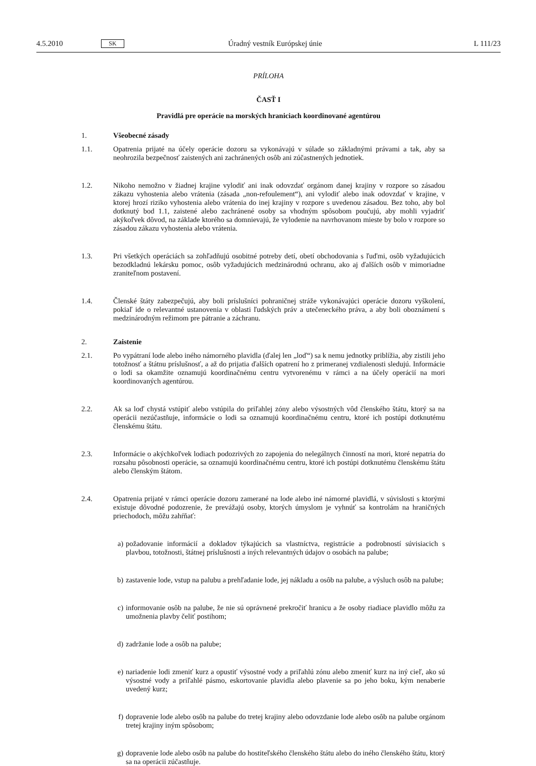4.5.2010 SK Úradný vestník Európskej únie L 111/23
PRÍLOHA
ČASŤ I
Pravidlá pre operácie na morských hraniciach koordinované agentúrou
1. Všeobecné zásady
1.1. Opatrenia prijaté na účely operácie dozoru sa vykonávajú v súlade so základnými právami a tak, aby sa neohrozila bezpečnosť zaistených ani zachránených osôb ani zúčastnených jednotiek.
1.2. Nikoho nemožno v žiadnej krajine vylodiť ani inak odovzdať orgánom danej krajiny v rozpore so zásadou zákazu vyhostenia alebo vrátenia (zásada „non-refoulement“), ani vylodiť alebo inak odovzdať v krajine, v ktorej hrozí riziko vyhostenia alebo vrátenia do inej krajiny v rozpore s uvedenou zásadou. Bez toho, aby bol dotknutý bod 1.1, zaistené alebo zachránené osoby sa vhodným spôsobom poučujú, aby mohli vyjadriť akýkoľvek dôvod, na základe ktorého sa domnievajú, že vylodenie na navrhovanom mieste by bolo v rozpore so zásadou zákazu vyhostenia alebo vrátenia.
1.3. Pri všetkých operáciách sa zohľadňujú osobitné potreby detí, obetí obchodovania s ľuďmi, osôb vyžadujúcich bezodkladnú lekársku pomoc, osôb vyžadujúcich medzinárodnú ochranu, ako aj ďalších osôb v mimoriadne zraniteľnom postavení.
1.4. Členské štáty zabezpečujú, aby boli príslušníci pohraničnej stráže vykonávajúci operácie dozoru vyškolení, pokiaľ ide o relevantné ustanovenia v oblasti ľudských práv a utečeneckého práva, a aby boli oboznámení s medzinárodným režimom pre pátranie a záchranu.
2. Zaistenie
2.1. Po vypátraní lode alebo iného námorného plavidla (ďalej len „loď“) sa k nemu jednotky priblížia, aby zistili jeho totožnosť a štátnu príslušnosť, a až do prijatia ďalších opatrení ho z primeranej vzdialenosti sledujú. Informácie o lodi sa okamžite oznamujú koordinačnému centru vytvorenému v rámci a na účely operácií na mori koordinovaných agentúrou.
2.2. Ak sa loď chystá vstúpiť alebo vstúpila do priľahlej zóny alebo výsostných vôd členského štátu, ktorý sa na operácii nezúčastňuje, informácie o lodi sa oznamujú koordinačnému centru, ktoré ich postúpi dotknutému členskému štátu.
2.3. Informácie o akýchkoľvek lodiach podozrivých zo zapojenia do nelegálnych činností na mori, ktoré nepatria do rozsahu pôsobnosti operácie, sa oznamujú koordinačnému centru, ktoré ich postúpi dotknutému členskému štátu alebo členským štátom.
2.4. Opatrenia prijaté v rámci operácie dozoru zamerané na lode alebo iné námorné plavidlá, v súvislosti s ktorými existuje dôvodné podozrenie, že prevážajú osoby, ktorých úmyslom je vyhnúť sa kontrolám na hraničných priechodoch, môžu zahŕňať:
a) požadovanie informácií a dokladov týkajúcich sa vlastníctva, registrácie a podrobností súvisiacich s plavbou, totožnosti, štátnej príslušnosti a iných relevantných údajov o osobách na palube;
b) zastavenie lode, vstup na palubu a prehľadanie lode, jej nákladu a osôb na palube, a výsluch osôb na palube;
c) informovanie osôb na palube, že nie sú oprávnené prekročiť hranicu a že osoby riadiace plavidlo môžu za umožnenia plavby čeliť postihom;
d) zadržanie lode a osôb na palube;
e) nariadenie lodi zmeniť kurz a opustiť výsostné vody a priľahlú zónu alebo zmeniť kurz na iný cieľ, ako sú výsostné vody a priľahlé pásmo, eskortovanie plavidla alebo plavenie sa po jeho boku, kým nenaberie uvedený kurz;
f) dopravenie lode alebo osôb na palube do tretej krajiny alebo odovzdanie lode alebo osôb na palube orgánom tretej krajiny iným spôsobom;
g) dopravenie lode alebo osôb na palube do hostiteľského členského štátu alebo do iného členského štátu, ktorý sa na operácii zúčastňuje.